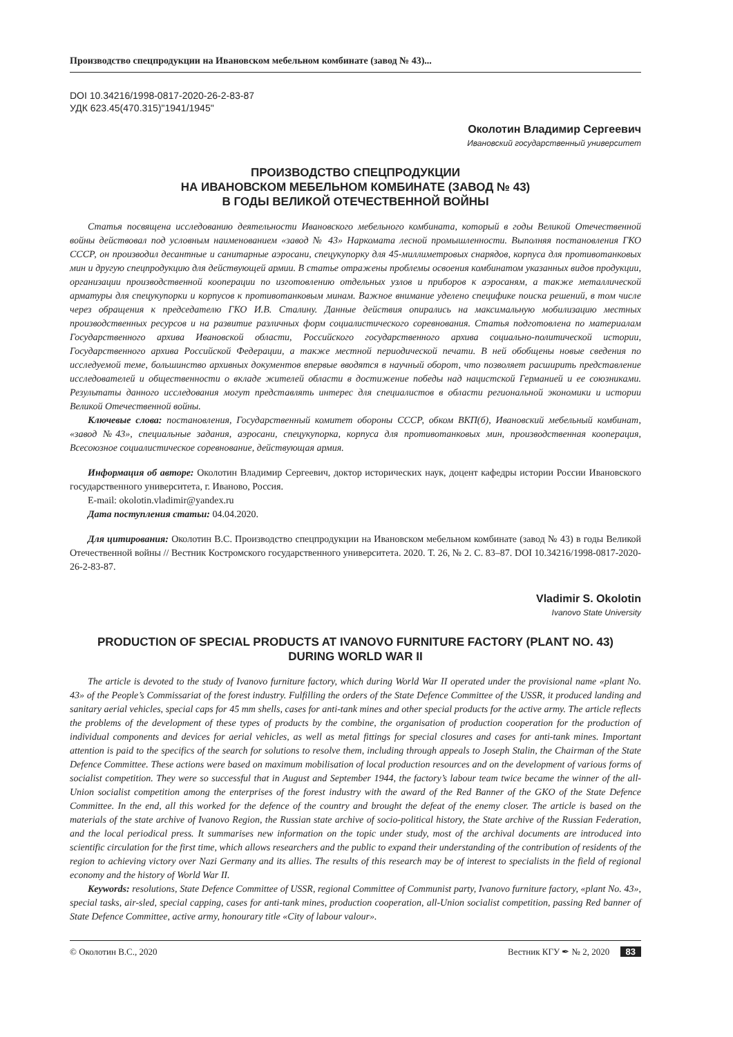Производство спецпродукции на Ивановском мебельном комбинате (завод № 43)...
DOI 10.34216/1998-0817-2020-26-2-83-87
УДК 623.45(470.315)"1941/1945"
Околотин Владимир Сергеевич
Ивановский государственный университет
ПРОИЗВОДСТВО СПЕЦПРОДУКЦИИ
НА ИВАНОВСКОМ МЕБЕЛЬНОМ КОМБИНАТЕ (ЗАВОД № 43)
В ГОДЫ ВЕЛИКОЙ ОТЕЧЕСТВЕННОЙ ВОЙНЫ
Статья посвящена исследованию деятельности Ивановского мебельного комбината, который в годы Великой Отечественной войны действовал под условным наименованием «завод № 43» Наркомата лесной промышленности. Выполняя постановления ГКО СССР, он производил десантные и санитарные аэросани, спецукупорку для 45-миллиметровых снарядов, корпуса для противотанковых мин и другую спецпродукцию для действующей армии. В статье отражены проблемы освоения комбинатом указанных видов продукции, организации производственной кооперации по изготовлению отдельных узлов и приборов к аэросаням, а также металлической арматуры для спецукупорки и корпусов к противотанковым минам. Важное внимание уделено специфике поиска решений, в том числе через обращения к председателю ГКО И.В. Сталину. Данные действия опирались на максимальную мобилизацию местных производственных ресурсов и на развитие различных форм социалистического соревнования. Статья подготовлена по материалам Государственного архива Ивановской области, Российского государственного архива социально-политической истории, Государственного архива Российской Федерации, а также местной периодической печати. В ней обобщены новые сведения по исследуемой теме, большинство архивных документов впервые вводятся в научный оборот, что позволяет расширить представление исследователей и общественности о вкладе жителей области в достижение победы над нацистской Германией и ее союзниками. Результаты данного исследования могут представлять интерес для специалистов в области региональной экономики и истории Великой Отечественной войны.
Ключевые слова: постановления, Государственный комитет обороны СССР, обком ВКП(б), Ивановский мебельный комбинат, «завод №43», специальные задания, аэросани, спецукупорка, корпуса для противотанковых мин, производственная кооперация, Всесоюзное социалистическое соревнование, действующая армия.
Информация об авторе: Околотин Владимир Сергеевич, доктор исторических наук, доцент кафедры истории России Ивановского государственного университета, г. Иваново, Россия.
E-mail: okolotin.vladimir@yandex.ru
Дата поступления статьи: 04.04.2020.
Для цитирования: Околотин В.С. Производство спецпродукции на Ивановском мебельном комбинате (завод № 43) в годы Великой Отечественной войны // Вестник Костромского государственного университета. 2020. Т. 26, № 2. С. 83–87. DOI 10.34216/1998-0817-2020-26-2-83-87.
Vladimir S. Okolotin
Ivanovo State University
PRODUCTION OF SPECIAL PRODUCTS AT IVANOVO FURNITURE FACTORY (PLANT NO. 43)
DURING WORLD WAR II
The article is devoted to the study of Ivanovo furniture factory, which during World War II operated under the provisional name «plant No. 43» of the People’s Commissariat of the forest industry. Fulfilling the orders of the State Defence Committee of the USSR, it produced landing and sanitary aerial vehicles, special caps for 45 mm shells, cases for anti-tank mines and other special products for the active army. The article reflects the problems of the development of these types of products by the combine, the organisation of production cooperation for the production of individual components and devices for aerial vehicles, as well as metal fittings for special closures and cases for anti-tank mines. Important attention is paid to the specifics of the search for solutions to resolve them, including through appeals to Joseph Stalin, the Chairman of the State Defence Committee. These actions were based on maximum mobilisation of local production resources and on the development of various forms of socialist competition. They were so successful that in August and September 1944, the factory’s labour team twice became the winner of the all-Union socialist competition among the enterprises of the forest industry with the award of the Red Banner of the GKO of the State Defence Committee. In the end, all this worked for the defence of the country and brought the defeat of the enemy closer. The article is based on the materials of the state archive of Ivanovo Region, the Russian state archive of socio-political history, the State archive of the Russian Federation, and the local periodical press. It summarises new information on the topic under study, most of the archival documents are introduced into scientific circulation for the first time, which allows researchers and the public to expand their understanding of the contribution of residents of the region to achieving victory over Nazi Germany and its allies. The results of this research may be of interest to specialists in the field of regional economy and the history of World War II.
Keywords: resolutions, State Defence Committee of USSR, regional Committee of Communist party, Ivanovo furniture factory, «plant No. 43», special tasks, air-sled, special capping, cases for anti-tank mines, production cooperation, all-Union socialist competition, passing Red banner of State Defence Committee, active army, honourary title «City of labour valour».
© Околотин В.С., 2020 Вестник КГУ ✒ № 2, 2020 83